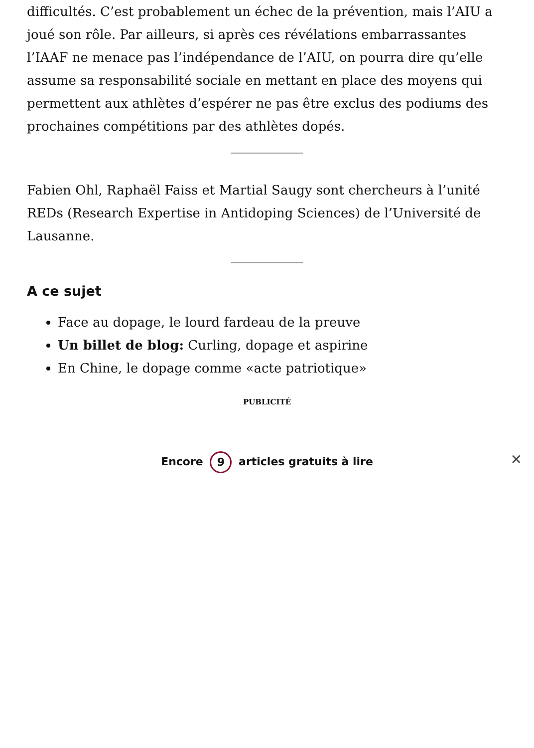difficultés. C’est probablement un échec de la prévention, mais l’AIU a joué son rôle. Par ailleurs, si après ces révélations embarrassantes l’IAAF ne menace pas l’indépendance de l’AIU, on pourra dire qu’elle assume sa responsabilité sociale en mettant en place des moyens qui permettent aux athlètes d’espérer ne pas être exclus des podiums des prochaines compétitions par des athlètes dopés.
Fabien Ohl, Raphaël Faiss et Martial Saugy sont chercheurs à l’unité REDs (Research Expertise in Antidoping Sciences) de l’Université de Lausanne.
A ce sujet
Face au dopage, le lourd fardeau de la preuve
Un billet de blog: Curling, dopage et aspirine
En Chine, le dopage comme «acte patriotique»
PUBLICITÉ
Encore 9 articles gratuits à lire ✕